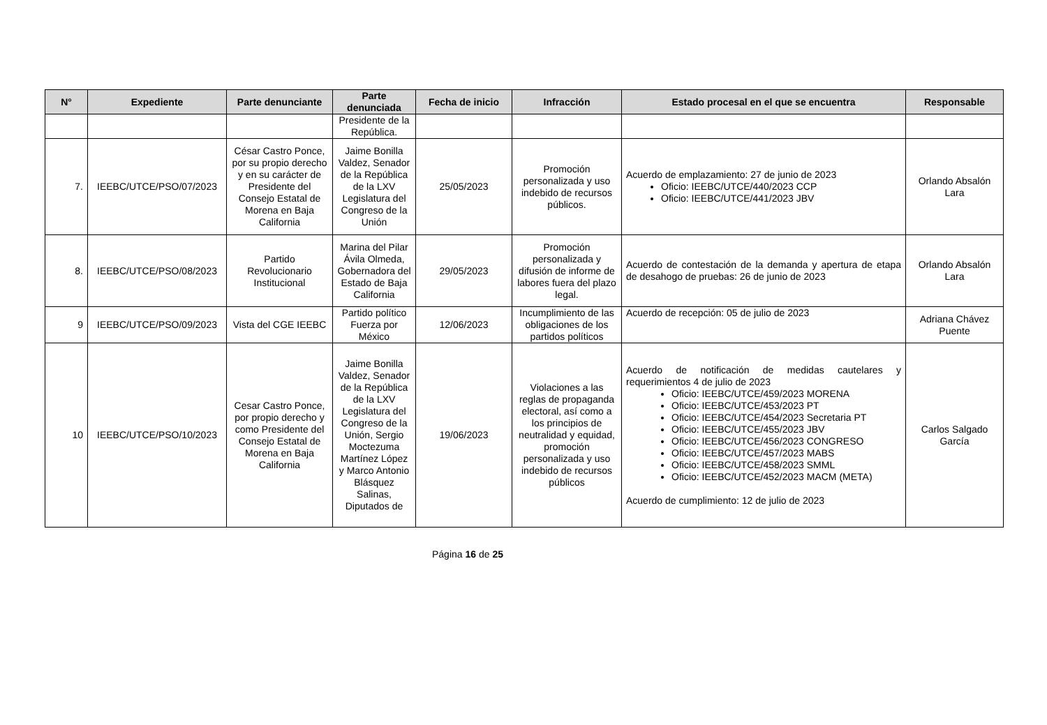| N° | Expediente | Parte denunciante | Parte denunciada | Fecha de inicio | Infracción | Estado procesal en el que se encuentra | Responsable |
| --- | --- | --- | --- | --- | --- | --- | --- |
| | | | Presidente de la República. | | | | |
| 7. | IEEBC/UTCE/PSO/07/2023 | César Castro Ponce, por su propio derecho y en su carácter de Presidente del Consejo Estatal de Morena en Baja California | Jaime Bonilla Valdez, Senador de la República de la LXV Legislatura del Congreso de la Unión | 25/05/2023 | Promoción personalizada y uso indebido de recursos públicos. | Acuerdo de emplazamiento: 27 de junio de 2023 Oficio: IEEBC/UTCE/440/2023 CCP Oficio: IEEBC/UTCE/441/2023 JBV | Orlando Absalón Lara |
| 8. | IEEBC/UTCE/PSO/08/2023 | Partido Revolucionario Institucional | Marina del Pilar Ávila Olmeda, Gobernadora del Estado de Baja California | 29/05/2023 | Promoción personalizada y difusión de informe de labores fuera del plazo legal. | Acuerdo de contestación de la demanda y apertura de etapa de desahogo de pruebas: 26 de junio de 2023 | Orlando Absalón Lara |
| 9 | IEEBC/UTCE/PSO/09/2023 | Vista del CGE IEEBC | Partido político Fuerza por México | 12/06/2023 | Incumplimiento de las obligaciones de los partidos políticos | Acuerdo de recepción: 05 de julio de 2023 | Adriana Chávez Puente |
| 10 | IEEBC/UTCE/PSO/10/2023 | Cesar Castro Ponce, por propio derecho y como Presidente del Consejo Estatal de Morena en Baja California | Jaime Bonilla Valdez, Senador de la República de la LXV Legislatura del Congreso de la Unión, Sergio Moctezuma Martínez López y Marco Antonio Blásquez Salinas, Diputados de | 19/06/2023 | Violaciones a las reglas de propaganda electoral, así como a los principios de neutralidad y equidad, promoción personalizada y uso indebido de recursos públicos | Acuerdo de notificación de medidas cautelares y requerimientos 4 de julio de 2023 Oficio: IEEBC/UTCE/459/2023 MORENA Oficio: IEEBC/UTCE/453/2023 PT Oficio: IEEBC/UTCE/454/2023 Secretaria PT Oficio: IEEBC/UTCE/455/2023 JBV Oficio: IEEBC/UTCE/456/2023 CONGRESO Oficio: IEEBC/UTCE/457/2023 MABS Oficio: IEEBC/UTCE/458/2023 SMML Oficio: IEEBC/UTCE/452/2023 MACM (META) Acuerdo de cumplimiento: 12 de julio de 2023 | Carlos Salgado García |
Página 16 de 25